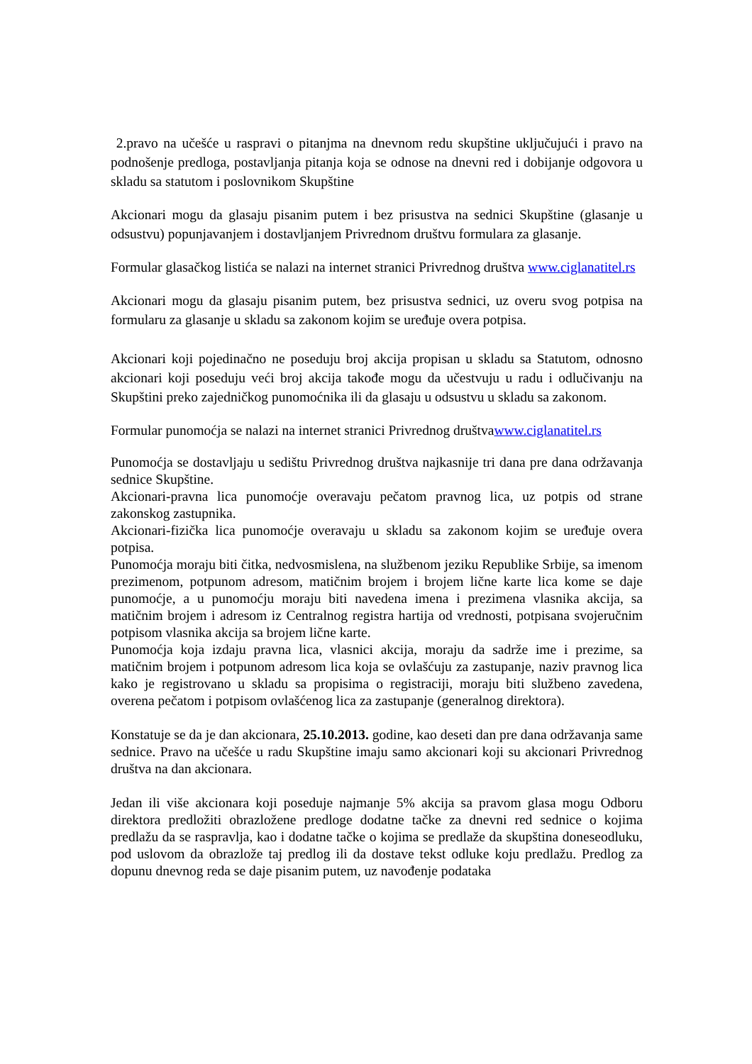2.pravo na učešće u raspravi o pitanjma na dnevnom redu skupštine uključujući i pravo na podnošenje predloga, postavljanja pitanja koja se odnose na dnevni red i dobijanje odgovora u skladu sa statutom i poslovnikom Skupštine
Akcionari mogu da glasaju pisanim putem i bez prisustva na sednici Skupštine (glasanje u odsustvu) popunjavanjem i dostavljanjem Privrednom društvu formulara za glasanje.
Formular glasačkog listića se nalazi na internet stranici Privrednog društva www.ciglanatitel.rs
Akcionari mogu da glasaju pisanim putem, bez prisustva sednici, uz overu svog potpisa na formularu za glasanje u skladu sa zakonom kojim se uređuje overa potpisa.
Akcionari koji pojedinačno ne poseduju broj akcija propisan u skladu sa Statutom, odnosno akcionari koji poseduju veći broj akcija takođe mogu da učestvuju u radu i odlučivanju na Skupštini preko zajedničkog punomoćnika ili da glasaju u odsustvu u skladu sa zakonom.
Formular punomoćja se nalazi na internet stranici Privrednog društvawww.ciglanatitel.rs
Punomoćja se dostavljaju u sedištu Privrednog društva najkasnije tri dana pre dana održavanja sednice Skupštine.
Akcionari-pravna lica punomoćje overavaju pečatom pravnog lica, uz potpis od strane zakonskog zastupnika.
Akcionari-fizička lica punomoćje overavaju u skladu sa zakonom kojim se uređuje overa potpisa.
Punomoćja moraju biti čitka, nedvosmislena, na službenom jeziku Republike Srbije, sa imenom prezimenom, potpunom adresom, matičnim brojem i brojem lične karte lica kome se daje punomoćje, a u punomoćju moraju biti navedena imena i prezimena vlasnika akcija, sa matičnim brojem i adresom iz Centralnog registra hartija od vrednosti, potpisana svojeručnim potpisom vlasnika akcija sa brojem lične karte.
Punomoćja koja izdaju pravna lica, vlasnici akcija, moraju da sadrže ime i prezime, sa matičnim brojem i potpunom adresom lica koja se ovlašćuju za zastupanje, naziv pravnog lica kako je registrovano u skladu sa propisima o registraciji, moraju biti službeno zavedena, overena pečatom i potpisom ovlašćenog lica za zastupanje (generalnog direktora).
Konstatuje se da je dan akcionara, 25.10.2013. godine, kao deseti dan pre dana održavanja same sednice. Pravo na učešće u radu Skupštine imaju samo akcionari koji su akcionari Privrednog društva na dan akcionara.
Jedan ili više akcionara koji poseduje najmanje 5% akcija sa pravom glasa mogu Odboru direktora predložiti obrazložene predloge dodatne tačke za dnevni red sednice o kojima predlažu da se raspravlja, kao i dodatne tačke o kojima se predlaže da skupština doneseodluku, pod uslovom da obrazlože taj predlog ili da dostave tekst odluke koju predlažu. Predlog za dopunu dnevnog reda se daje pisanim putem, uz navođenje podataka